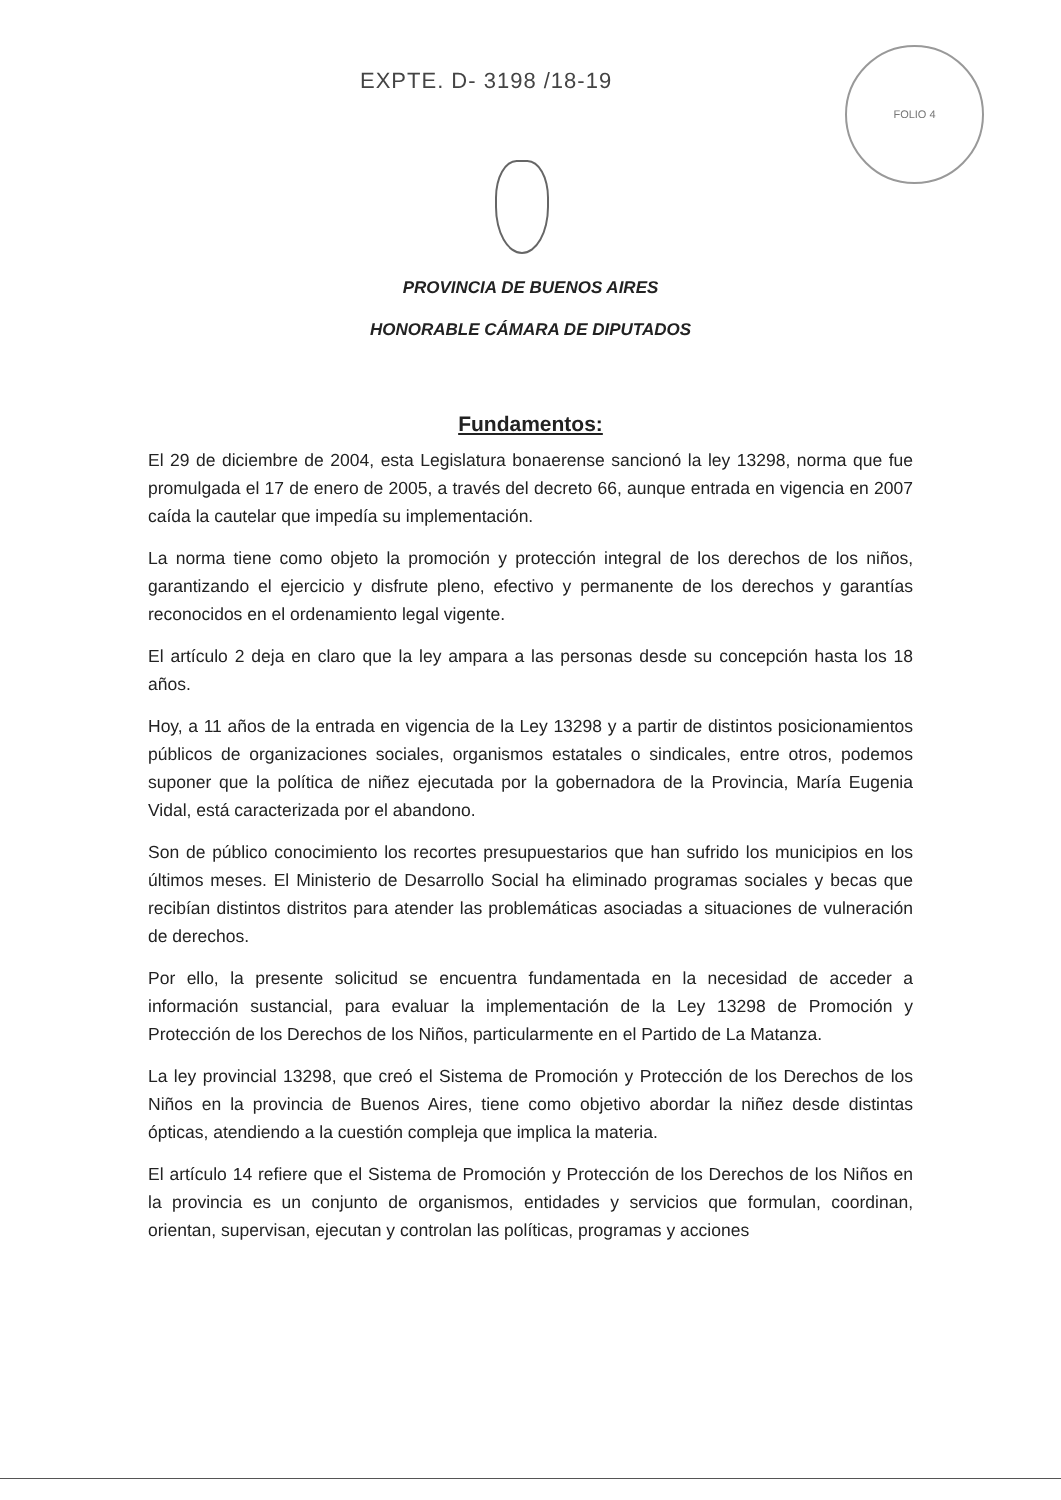EXPTE. D- 3198 /18-19
FOLIO 4
PROVINCIA DE BUENOS AIRES
HONORABLE CÁMARA DE DIPUTADOS
Fundamentos:
El 29 de diciembre de 2004, esta Legislatura bonaerense sancionó la ley 13298, norma que fue promulgada el 17 de enero de 2005, a través del decreto 66, aunque entrada en vigencia en 2007 caída la cautelar que impedía su implementación.
La norma tiene como objeto la promoción y protección integral de los derechos de los niños, garantizando el ejercicio y disfrute pleno, efectivo y permanente de los derechos y garantías reconocidos en el ordenamiento legal vigente.
El artículo 2 deja en claro que la ley ampara a las personas desde su concepción hasta los 18 años.
Hoy, a 11 años de la entrada en vigencia de la Ley 13298 y a partir de distintos posicionamientos públicos de organizaciones sociales, organismos estatales o sindicales, entre otros, podemos suponer que la política de niñez ejecutada por la gobernadora de la Provincia, María Eugenia Vidal, está caracterizada por el abandono.
Son de público conocimiento los recortes presupuestarios que han sufrido los municipios en los últimos meses. El Ministerio de Desarrollo Social ha eliminado programas sociales y becas que recibían distintos distritos para atender las problemáticas asociadas a situaciones de vulneración de derechos.
Por ello, la presente solicitud se encuentra fundamentada en la necesidad de acceder a información sustancial, para evaluar la implementación de la Ley 13298 de Promoción y Protección de los Derechos de los Niños, particularmente en el Partido de La Matanza.
La ley provincial 13298, que creó el Sistema de Promoción y Protección de los Derechos de los Niños en la provincia de Buenos Aires, tiene como objetivo abordar la niñez desde distintas ópticas, atendiendo a la cuestión compleja que implica la materia.
El artículo 14 refiere que el Sistema de Promoción y Protección de los Derechos de los Niños en la provincia es un conjunto de organismos, entidades y servicios que formulan, coordinan, orientan, supervisan, ejecutan y controlan las políticas, programas y acciones